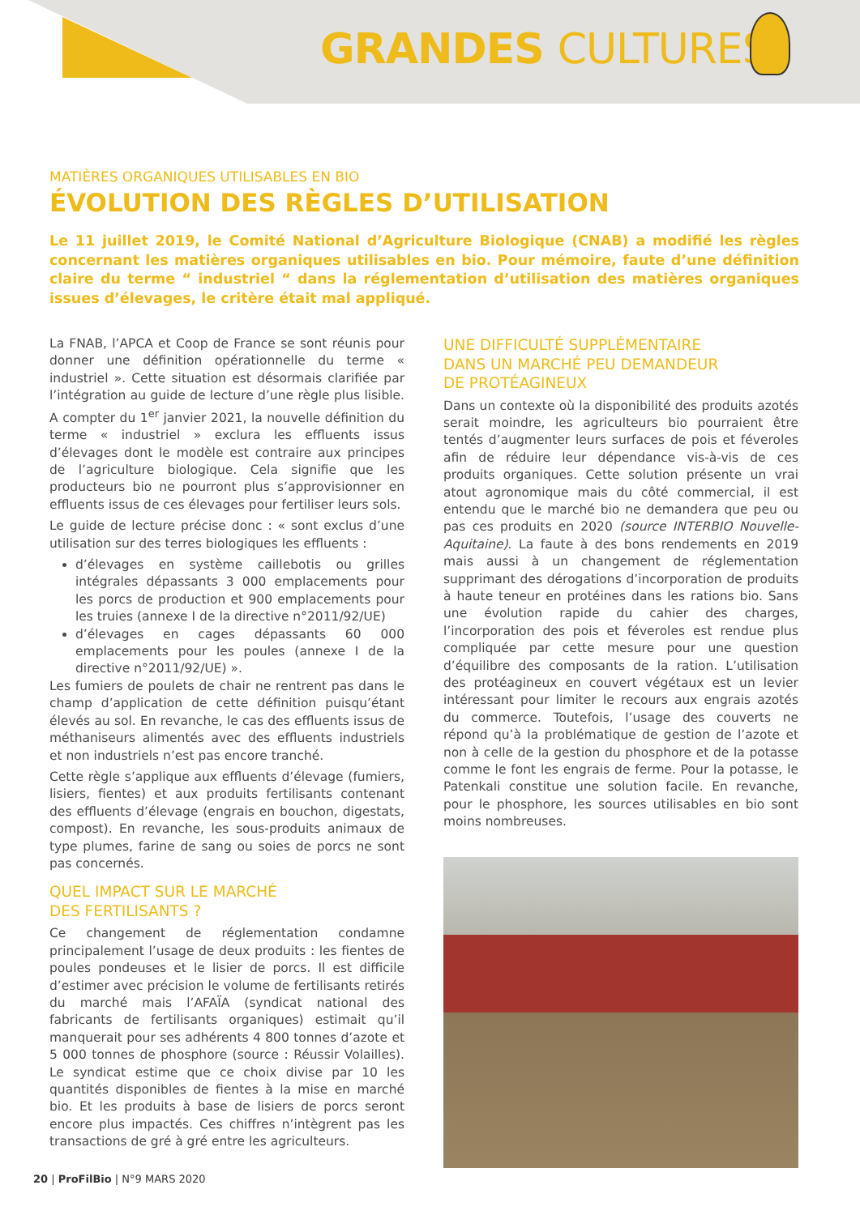GRANDES CULTURES
MATIÈRES ORGANIQUES UTILISABLES EN BIO
ÉVOLUTION DES RÈGLES D’UTILISATION
Le 11 juillet 2019, le Comité National d’Agriculture Biologique (CNAB) a modifié les règles concernant les matières organiques utilisables en bio. Pour mémoire, faute d’une définition claire du terme “ industriel “ dans la réglementation d’utilisation des matières organiques issues d’élevages, le critère était mal appliqué.
La FNAB, l’APCA et Coop de France se sont réunis pour donner une définition opérationnelle du terme « industriel ». Cette situation est désormais clarifiée par l’intégration au guide de lecture d’une règle plus lisible. A compter du 1<sup>er</sup> janvier 2021, la nouvelle définition du terme « industriel » exclura les effluents issus d’élevages dont le modèle est contraire aux principes de l’agriculture biologique. Cela signifie que les producteurs bio ne pourront plus s’approvisionner en effluents issus de ces élevages pour fertiliser leurs sols.
Le guide de lecture précise donc : « sont exclus d’une utilisation sur des terres biologiques les effluents :
d’élevages en système caillebotis ou grilles intégrales dépassants 3 000 emplacements pour les porcs de production et 900 emplacements pour les truies (annexe I de la directive n°2011/92/UE)
d’élevages en cages dépassants 60 000 emplacements pour les poules (annexe I de la directive n°2011/92/UE) ».
Les fumiers de poulets de chair ne rentrent pas dans le champ d’application de cette définition puisqu’étant élevés au sol. En revanche, le cas des effluents issus de méthaniseurs alimentés avec des effluents industriels et non industriels n’est pas encore tranché.
Cette règle s’applique aux effluents d’élevage (fumiers, lisiers, fientes) et aux produits fertilisants contenant des effluents d’élevage (engrais en bouchon, digestats, compost). En revanche, les sous-produits animaux de type plumes, farine de sang ou soies de porcs ne sont pas concernés.
QUEL IMPACT SUR LE MARCHÉ
DES FERTILISANTS ?
Ce changement de réglementation condamne principalement l’usage de deux produits : les fientes de poules pondeuses et le lisier de porcs. Il est difficile d’estimer avec précision le volume de fertilisants retirés du marché mais l’AFAÏA (syndicat national des fabricants de fertilisants organiques) estimait qu’il manquerait pour ses adhérents 4 800 tonnes d’azote et 5 000 tonnes de phosphore (source : Réussir Volailles). Le syndicat estime que ce choix divise par 10 les quantités disponibles de fientes à la mise en marché bio. Et les produits à base de lisiers de porcs seront encore plus impactés. Ces chiffres n’intègrent pas les transactions de gré à gré entre les agriculteurs.
UNE DIFFICULTÉ SUPPLÉMENTAIRE
DANS UN MARCHÉ PEU DEMANDEUR
DE PROTÉAGINEUX
Dans un contexte où la disponibilité des produits azotés serait moindre, les agriculteurs bio pourraient être tentés d’augmenter leurs surfaces de pois et féveroles afin de réduire leur dépendance vis-à-vis de ces produits organiques. Cette solution présente un vrai atout agronomique mais du côté commercial, il est entendu que le marché bio ne demandera que peu ou pas ces produits en 2020 (source INTERBIO Nouvelle-Aquitaine). La faute à des bons rendements en 2019 mais aussi à un changement de réglementation supprimant des dérogations d’incorporation de produits à haute teneur en protéines dans les rations bio. Sans une évolution rapide du cahier des charges, l’incorporation des pois et féveroles est rendue plus compliquée par cette mesure pour une question d’équilibre des composants de la ration. L’utilisation des protéagineux en couvert végétaux est un levier intéressant pour limiter le recours aux engrais azotés du commerce. Toutefois, l’usage des couverts ne répond qu’à la problématique de gestion de l’azote et non à celle de la gestion du phosphore et de la potasse comme le font les engrais de ferme. Pour la potasse, le Patenkali constitue une solution facile. En revanche, pour le phosphore, les sources utilisables en bio sont moins nombreuses.
20 | ProFilBio | N°9 MARS 2020